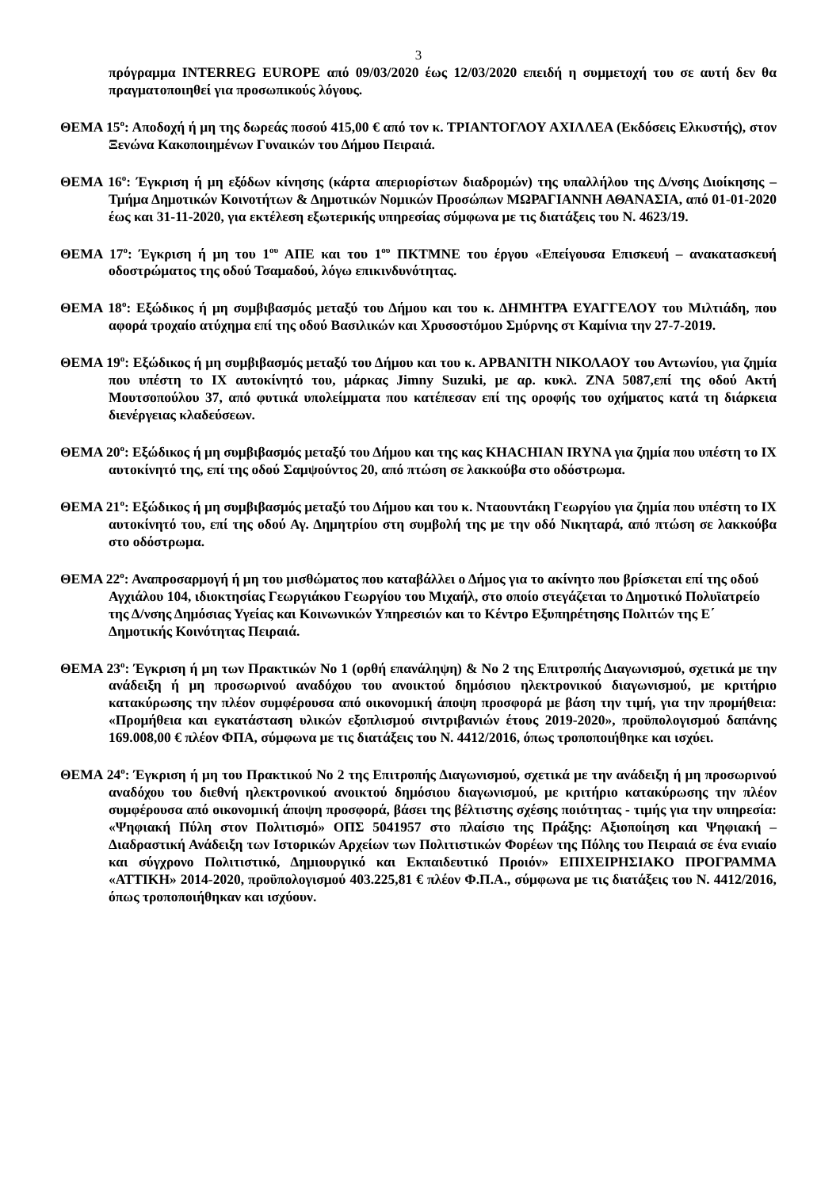3
πρόγραμμα INTERREG EUROPE από 09/03/2020 έως 12/03/2020 επειδή η συμμετοχή του σε αυτή δεν θα πραγματοποιηθεί για προσωπικούς λόγους.
ΘΕΜΑ 15<sup>ο</sup>: Αποδοχή ή μη της δωρεάς ποσού 415,00 € από τον κ. ΤΡΙΑΝΤΟΓΛΟΥ ΑΧΙΛΛΕΑ (Εκδόσεις Ελκυστής), στον Ξενώνα Κακοποιημένων Γυναικών του Δήμου Πειραιά.
ΘΕΜΑ 16<sup>ο</sup>: Έγκριση ή μη εξόδων κίνησης (κάρτα απεριορίστων διαδρομών) της υπαλλήλου της Δ/νσης Διοίκησης – Τμήμα Δημοτικών Κοινοτήτων & Δημοτικών Νομικών Προσώπων ΜΩΡΑΓΙΑΝΝΗ ΑΘΑΝΑΣΙΑ, από 01-01-2020 έως και 31-11-2020, για εκτέλεση εξωτερικής υπηρεσίας σύμφωνα με τις διατάξεις του Ν. 4623/19.
ΘΕΜΑ 17<sup>ο</sup>: Έγκριση ή μη του 1<sup>ου</sup> ΑΠΕ και του 1<sup>ου</sup> ΠΚΤΜΝΕ του έργου «Επείγουσα Επισκευή – ανακατασκευή οδοστρώματος της οδού Τσαμαδού, λόγω επικινδυνότητας.
ΘΕΜΑ 18<sup>ο</sup>: Εξώδικος ή μη συμβιβασμός μεταξύ του Δήμου και του κ. ΔΗΜΗΤΡΑ ΕΥΑΓΓΕΛΟΥ του Μιλτιάδη, που αφορά τροχαίο ατύχημα επί της οδού Βασιλικών και Χρυσοστόμου Σμύρνης στ Καμίνια την 27-7-2019.
ΘΕΜΑ 19<sup>ο</sup>: Εξώδικος ή μη συμβιβασμός μεταξύ του Δήμου και του κ. ΑΡΒΑΝΙΤΗ ΝΙΚΟΛΑΟΥ του Αντωνίου, για ζημία που υπέστη το ΙΧ αυτοκίνητό του, μάρκας Jimny Suzuki, με αρ. κυκλ. ΖΝΑ 5087,επί της οδού Ακτή Μουτσοπούλου 37, από φυτικά υπολείμματα που κατέπεσαν επί της οροφής του οχήματος κατά τη διάρκεια διενέργειας κλαδεύσεων.
ΘΕΜΑ 20<sup>ο</sup>: Εξώδικος ή μη συμβιβασμός μεταξύ του Δήμου και της κας KHACHIAN IRYNA για ζημία που υπέστη το ΙΧ αυτοκίνητό της, επί της οδού Σαμψούντος 20, από πτώση σε λακκούβα στο οδόστρωμα.
ΘΕΜΑ 21<sup>ο</sup>: Εξώδικος ή μη συμβιβασμός μεταξύ του Δήμου και του κ. Νταουντάκη Γεωργίου για ζημία που υπέστη το ΙΧ αυτοκίνητό του, επί της οδού Αγ. Δημητρίου στη συμβολή της με την οδό Νικηταρά, από πτώση σε λακκούβα στο οδόστρωμα.
ΘΕΜΑ 22<sup>ο</sup>: Αναπροσαρμογή ή μη του μισθώματος που καταβάλλει ο Δήμος για το ακίνητο που βρίσκεται επί της οδού Αγχιάλου 104, ιδιοκτησίας Γεωργιάκου Γεωργίου του Μιχαήλ, στο οποίο στεγάζεται το Δημοτικό Πολυϊατρείο της Δ/νσης Δημόσιας Υγείας και Κοινωνικών Υπηρεσιών και το Κέντρο Εξυπηρέτησης Πολιτών της Ε΄ Δημοτικής Κοινότητας Πειραιά.
ΘΕΜΑ 23<sup>ο</sup>: Έγκριση ή μη των Πρακτικών Νο 1 (ορθή επανάληψη) & Νο 2 της Επιτροπής Διαγωνισμού, σχετικά με την ανάδειξη ή μη προσωρινού αναδόχου του ανοικτού δημόσιου ηλεκτρονικού διαγωνισμού, με κριτήριο κατακύρωσης την πλέον συμφέρουσα από οικονομική άποψη προσφορά με βάση την τιμή, για την προμήθεια: «Προμήθεια και εγκατάσταση υλικών εξοπλισμού σιντριβανιών έτους 2019-2020», προϋπολογισμού δαπάνης 169.008,00 € πλέον ΦΠΑ, σύμφωνα με τις διατάξεις του Ν. 4412/2016, όπως τροποποιήθηκε και ισχύει.
ΘΕΜΑ 24<sup>ο</sup>: Έγκριση ή μη του Πρακτικού Νο 2 της Επιτροπής Διαγωνισμού, σχετικά με την ανάδειξη ή μη προσωρινού αναδόχου του διεθνή ηλεκτρονικού ανοικτού δημόσιου διαγωνισμού, με κριτήριο κατακύρωσης την πλέον συμφέρουσα από οικονομική άποψη προσφορά, βάσει της βέλτιστης σχέσης ποιότητας - τιμής για την υπηρεσία: «Ψηφιακή Πύλη στον Πολιτισμό» ΟΠΣ 5041957 στο πλαίσιο της Πράξης: Αξιοποίηση και Ψηφιακή – Διαδραστική Ανάδειξη των Ιστορικών Αρχείων των Πολιτιστικών Φορέων της Πόλης του Πειραιά σε ένα ενιαίο και σύγχρονο Πολιτιστικό, Δημιουργικό και Εκπαιδευτικό Προιόν» ΕΠΙΧΕΙΡΗΣΙΑΚΟ ΠΡΟΓΡΑΜΜΑ «ΑΤΤΙΚΗ» 2014-2020, προϋπολογισμού 403.225,81 € πλέον Φ.Π.Α., σύμφωνα με τις διατάξεις του Ν. 4412/2016, όπως τροποποιήθηκαν και ισχύουν.